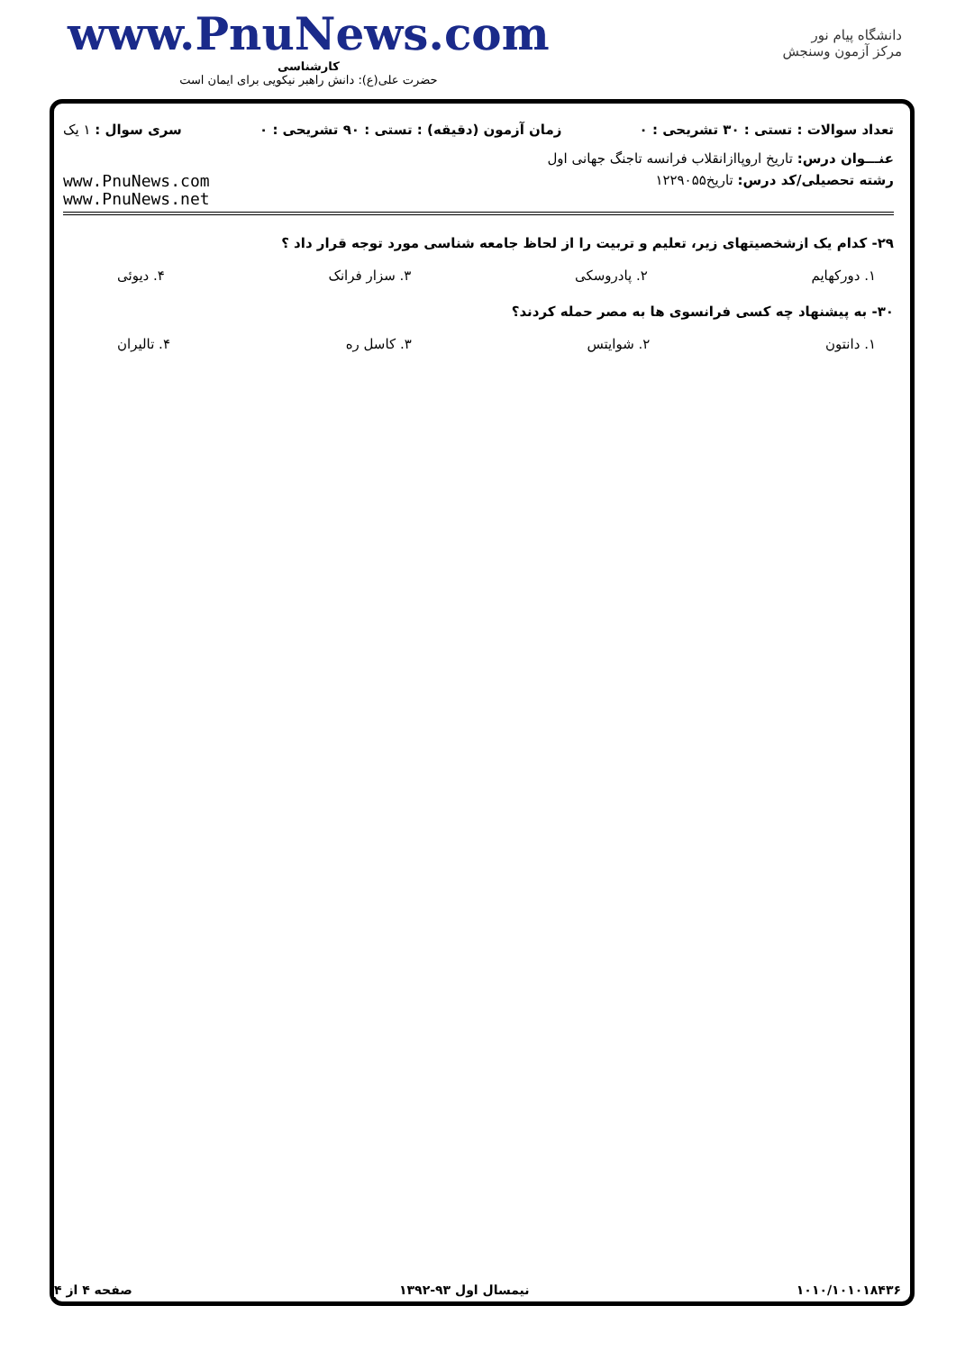www.PnuNews.com
کارشناسی
حضرت علی(ع): دانش راهبر نیکویی برای ایمان است
دانشگاه پیام نور
مرکز آزمون وسنجش
تعداد سوالات : تستی : ۳۰ تشریحی : ۰ زمان آزمون (دقیقه) : تستی : ۹۰ تشریحی : ۰ سری سوال : ۱ یک
عنـــوان درس: تاریخ اروپاازانقلاب فرانسه تاجنگ جهانی اول
رشته تحصیلی/کد درس: تاریخ۱۲۲۹۰۵۵ www.PnuNews.com
www.PnuNews.net
۲۹- کدام یک ازشخصیتهای زیر، تعلیم و تربیت را از لحاظ جامعه شناسی مورد توجه قرار داد ؟
۱. دورکهایم ۲. پادروسکی ۳. سزار فرانک ۴. دیوئی
۳۰- به پیشنهاد چه کسی فرانسوی ها به مصر حمله کردند؟
۱. دانتون ۲. شوایتس ۳. کاسل ره ۴. تالیران
۱۰۱۰/۱۰۱۰۱۸۴۳۶ نیمسال اول ۹۳-۱۳۹۲ صفحه ۴ از ۴